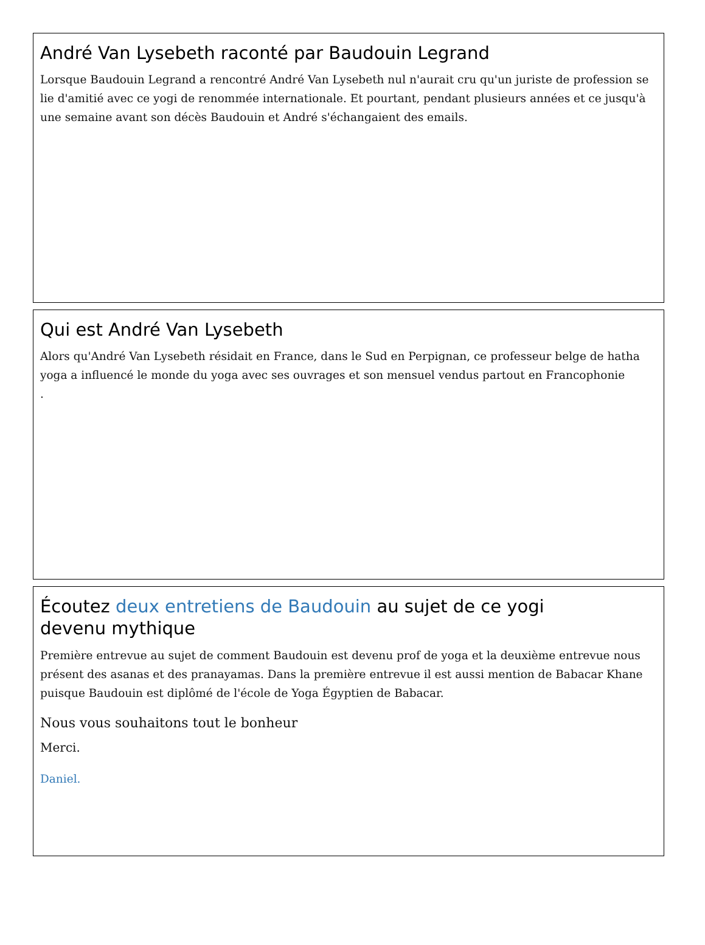André Van Lysebeth raconté par Baudouin Legrand
Lorsque Baudouin Legrand a rencontré André Van Lysebeth nul n'aurait cru qu'un juriste de profession se lie d'amitié avec ce yogi de renommée internationale. Et pourtant, pendant plusieurs années et ce jusqu'à une semaine avant son décès Baudouin et André s'échangaient des emails.
Qui est André Van Lysebeth
Alors qu'André Van Lysebeth résidait en France, dans le Sud en Perpignan, ce professeur belge de hatha yoga a influencé le monde du yoga avec ses ouvrages et son mensuel vendus partout en Francophonie
.
Écoutez deux entretiens de Baudouin au sujet de ce yogi
devenu mythique
Première entrevue au sujet de comment Baudouin est devenu prof de yoga et la deuxième entrevue nous présent des asanas et des pranayamas. Dans la première entrevue il est aussi mention de Babacar Khane puisque Baudouin est diplômé de l'école de Yoga Égyptien de Babacar.
Nous vous souhaitons tout le bonheur
Merci.
Daniel.